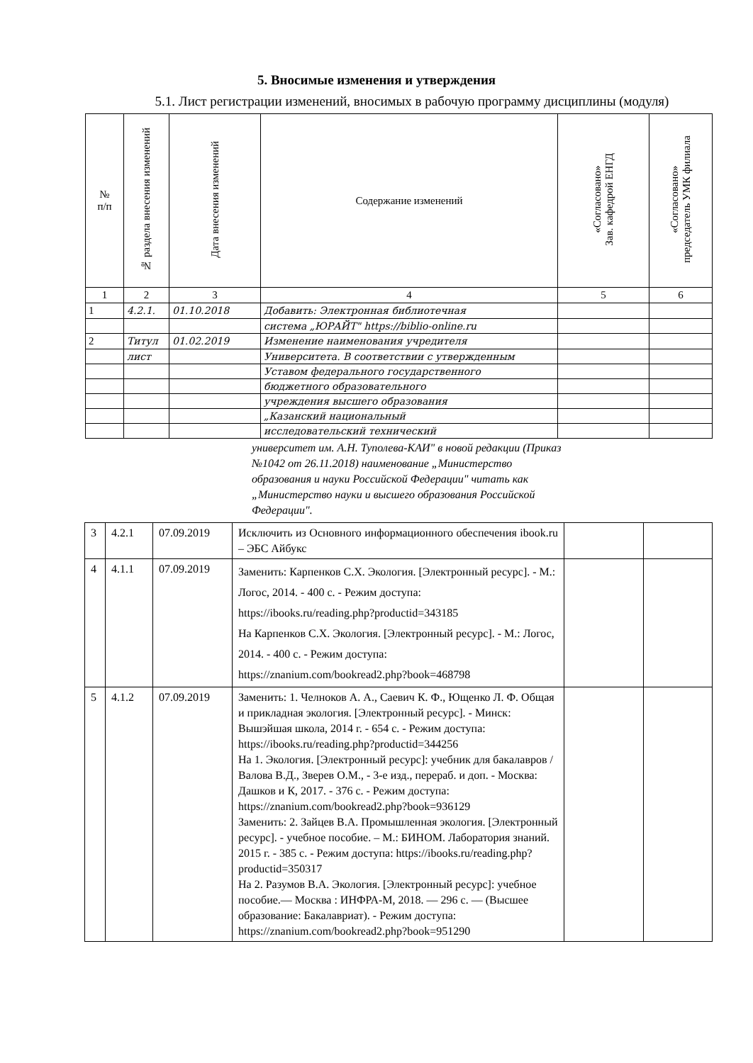5. Вносимые изменения и утверждения
5.1. Лист регистрации изменений, вносимых в рабочую программу дисциплины (модуля)
| № п/п | № раздела внесения изменений | Дата внесения изменений | Содержание изменений | «Согласовано» Зав. кафедрой ЕНГД | «Согласовано» председатель УМК филиала |
| --- | --- | --- | --- | --- | --- |
| 1 | 2 | 3 | 4 | 5 | 6 |
| 1 | 4.2.1. | 01.10.2018 | Добавить: Электронная библиотечная | | |
| | | | система „ЮРАЙТ" https://biblio-online.ru | | |
| 2 | Титул | 01.02.2019 | Изменение наименования учредителя | | |
| | лист | | Университета. В соответствии с утвержденным | | |
| | | | Уставом федерального государственного | | |
| | | | бюджетного образовательного | | |
| | | | учреждения высшего образования | | |
| | | | „Казанский национальный | | |
| | | | исследовательский технический | | |
университет им. А.Н. Туполева-КАИ" в новой редакции (Приказ №1042 от 26.11.2018) наименование „Министерство образования и науки Российской Федерации" читать как „Министерство науки и высшего образования Российской Федерации".
| 3 | 4.2.1 | 07.09.2019 | Исключить из Основного информационного обеспечения ibook.ru – ЭБС Айбукс | | |
| 4 | 4.1.1 | 07.09.2019 | Заменить: Карпенков С.Х. Экология. [Электронный ресурс]. - М.: Логос, 2014. - 400 с. - Режим доступа: https://ibooks.ru/reading.php?productid=343185 На Карпенков С.Х. Экология. [Электронный ресурс]. - М.: Логос, 2014. - 400 с. - Режим доступа: https://znanium.com/bookread2.php?book=468798 | | |
| 5 | 4.1.2 | 07.09.2019 | Заменить: 1. Челноков А. А., Саевич К. Ф., Ющенко Л. Ф. Общая и прикладная экология. [Электронный ресурс]. - Минск: Вышэйшая школа, 2014 г. - 654 с. - Режим доступа: https://ibooks.ru/reading.php?productid=344256 На 1. Экология. [Электронный ресурс]: учебник для бакалавров / Валова В.Д., Зверев О.М., - 3-е изд., перераб. и доп. - Москва: Дашков и К, 2017. - 376 с. - Режим доступа: https://znanium.com/bookread2.php?book=936129 Заменить: 2. Зайцев В.А. Промышленная экология. [Электронный ресурс]. - учебное пособие. – М.: БИНОМ. Лаборатория знаний. 2015 г. - 385 с. - Режим доступа: https://ibooks.ru/reading.php?productid=350317 На 2. Разумов В.А. Экология. [Электронный ресурс]: учебное пособие.— Москва : ИНФРА-М, 2018. — 296 с. — (Высшее образование: Бакалавриат). - Режим доступа: https://znanium.com/bookread2.php?book=951290 | | |